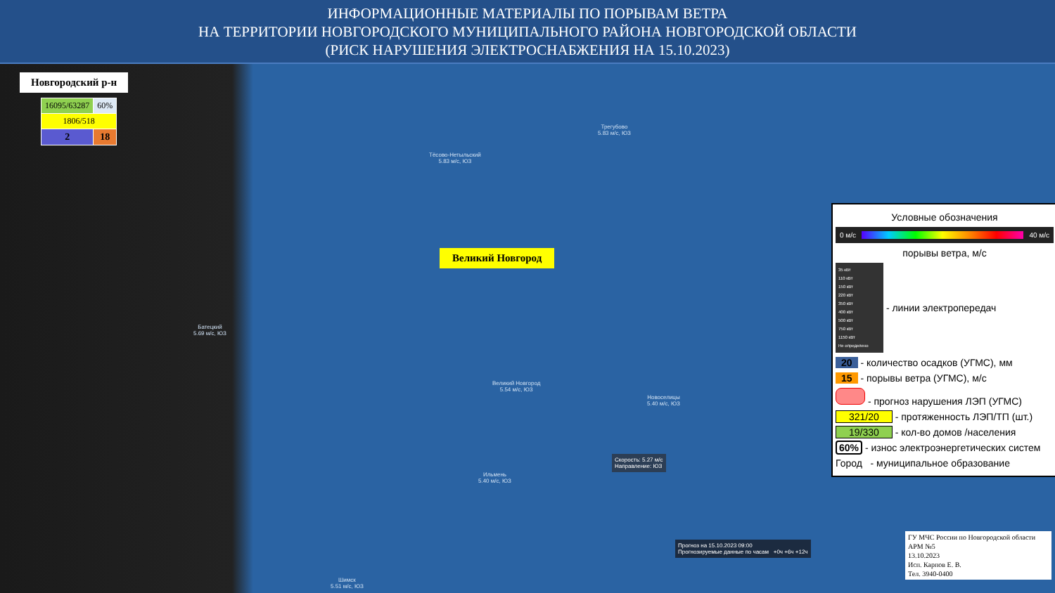ИНФОРМАЦИОННЫЕ МАТЕРИАЛЫ ПО ПОРЫВАМ ВЕТРА
НА ТЕРРИТОРИИ НОВГОРОДСКОГО МУНИЦИПАЛЬНОГО РАЙОНА НОВГОРОДСКОЙ ОБЛАСТИ
(РИСК НАРУШЕНИЯ ЭЛЕКТРОСНАБЖЕНИЯ НА 15.10.2023)
Новгородский р-н
| 16095/63287 | 60% |
| 1806/518 | |
| 2 | 18 |
Великий Новгород
Трегубово
5.83 м/с, ЮЗ
Тёсово-Нетыльский
5.83 м/с, ЮЗ
Батецкий
5.69 м/с, ЮЗ
Великий Новгород
5.54 м/с, ЮЗ
Новоселицы
5.40 м/с, ЮЗ
Ильмень
5.40 м/с, ЮЗ
Шимск
5.51 м/с, ЮЗ
Скорость: 5.27 м/с
Направление: ЮЗ
Прогноз на 15.10.2023 09:00
Прогнозируемые данные по часам +0ч +6ч +12ч
Условные обозначения
0 м/с 40 м/с
порывы ветра, м/с
35 кВт
110 кВт
150 кВт
220 кВт
350 кВт
400 кВт
500 кВт
750 кВт
1150 кВт
Не определено - линии электропередач
20 - количество осадков (УГМС), мм
15 - порывы ветра (УГМС), м/с
- прогноз нарушения ЛЭП (УГМС)
321/20 - протяженность ЛЭП/ТП (шт.)
19/330 - кол-во домов /населения
60% - износ электроэнергетических систем
Город - муниципальное образование
ГУ МЧС России по Новгородской области
АРМ №5
13.10.2023
Исп. Карпов Е. В.
Тел. 3940-0400